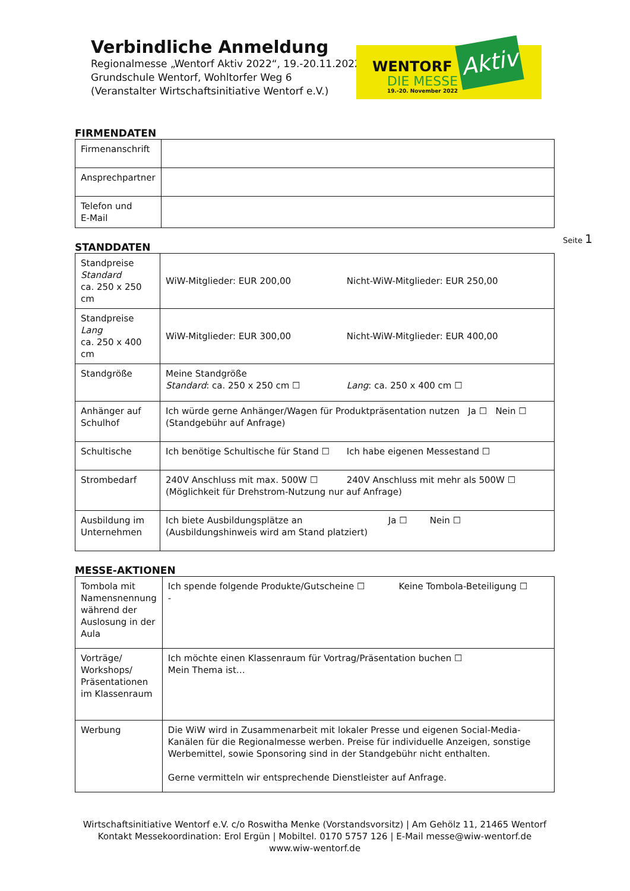Verbindliche Anmeldung
Regionalmesse „Wentorf Aktiv 2022“, 19.-20.11.2022
Grundschule Wentorf, Wohltorfer Weg 6
(Veranstalter Wirtschaftsinitiative Wentorf e.V.)
WENTORF
DIE MESSE
19.-20. November 2022
Aktiv
Seite 1
FIRMENDATEN
| Firmenanschrift | |
| Ansprechpartner | |
| Telefon und E-Mail | |
STANDDATEN
| Standpreise Standard ca. 250 x 250 cm | WiW-Mitglieder: EUR 200,00 Nicht-WiW-Mitglieder: EUR 250,00 |
| Standpreise Lang ca. 250 x 400 cm | WiW-Mitglieder: EUR 300,00 Nicht-WiW-Mitglieder: EUR 400,00 |
| Standgröße | Meine Standgröße Standard : ca. 250 x 250 cm ☐ Lang : ca. 250 x 400 cm ☐ |
| Anhänger auf Schulhof | Ich würde gerne Anhänger/Wagen für Produktpräsentation nutzen Ja ☐ Nein ☐ (Standgebühr auf Anfrage) |
| Schultische | Ich benötige Schultische für Stand ☐ Ich habe eigenen Messestand ☐ |
| Strombedarf | 240V Anschluss mit max. 500W ☐ 240V Anschluss mit mehr als 500W ☐ (Möglichkeit für Drehstrom-Nutzung nur auf Anfrage) |
| Ausbildung im Unternehmen | Ich biete Ausbildungsplätze an Ja ☐ Nein ☐ (Ausbildungshinweis wird am Stand platziert) |
MESSE-AKTIONEN
| Tombola mit Namensnennung während der Auslosung in der Aula | Ich spende folgende Produkte/Gutscheine ☐ Keine Tombola-Beteiligung ☐ - |
| Vorträge/ Workshops/ Präsentationen im Klassenraum | Ich möchte einen Klassenraum für Vortrag/Präsentation buchen ☐ Mein Thema ist… |
| Werbung | Die WiW wird in Zusammenarbeit mit lokaler Presse und eigenen Social-Media-Kanälen für die Regionalmesse werben. Preise für individuelle Anzeigen, sonstige Werbemittel, sowie Sponsoring sind in der Standgebühr nicht enthalten. Gerne vermitteln wir entsprechende Dienstleister auf Anfrage. |
Wirtschaftsinitiative Wentorf e.V. c/o Roswitha Menke (Vorstandsvorsitz) | Am Gehölz 11, 21465 Wentorf
Kontakt Messekoordination: Erol Ergün | Mobiltel. 0170 5757 126 | E-Mail messe@wiw-wentorf.de
www.wiw-wentorf.de